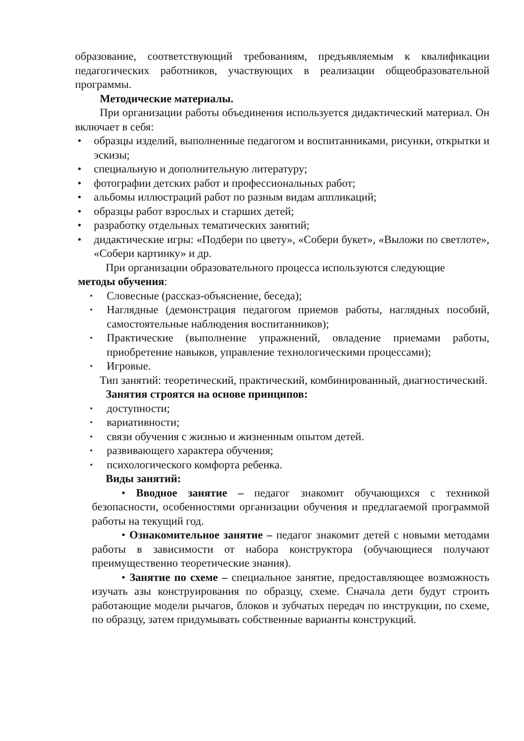образование, соответствующий требованиям, предъявляемым к квалификации педагогических работников, участвующих в реализации общеобразовательной программы.
Методические материалы.
При организации работы объединения используется дидактический материал. Он включает в себя:
• образцы изделий, выполненные педагогом и воспитанниками, рисунки, открытки и эскизы;
• специальную и дополнительную литературу;
• фотографии детских работ и профессиональных работ;
• альбомы иллюстраций работ по разным видам аппликаций;
• образцы работ взрослых и старших детей;
• разработку отдельных тематических занятий;
• дидактические игры: «Подбери по цвету», «Собери букет», «Выложи по светлоте», «Собери картинку» и др.
При организации образовательного процесса используются следующие
методы обучения:
• Словесные (рассказ-объяснение, беседа);
• Наглядные (демонстрация педагогом приемов работы, наглядных пособий, самостоятельные наблюдения воспитанников);
• Практические (выполнение упражнений, овладение приемами работы, приобретение навыков, управление технологическими процессами);
• Игровые.
Тип занятий: теоретический, практический, комбинированный, диагностический.
Занятия строятся на основе принципов:
• доступности;
• вариативности;
• связи обучения с жизнью и жизненным опытом детей.
• развивающего характера обучения;
• психологического комфорта ребенка.
Виды занятий:
• Вводное занятие – педагог знакомит обучающихся с техникой безопасности, особенностями организации обучения и предлагаемой программой работы на текущий год.
• Ознакомительное занятие – педагог знакомит детей с новыми методами работы в зависимости от набора конструктора (обучающиеся получают преимущественно теоретические знания).
• Занятие по схеме – специальное занятие, предоставляющее возможность изучать азы конструирования по образцу, схеме. Сначала дети будут строить работающие модели рычагов, блоков и зубчатых передач по инструкции, по схеме, по образцу, затем придумывать собственные варианты конструкций.